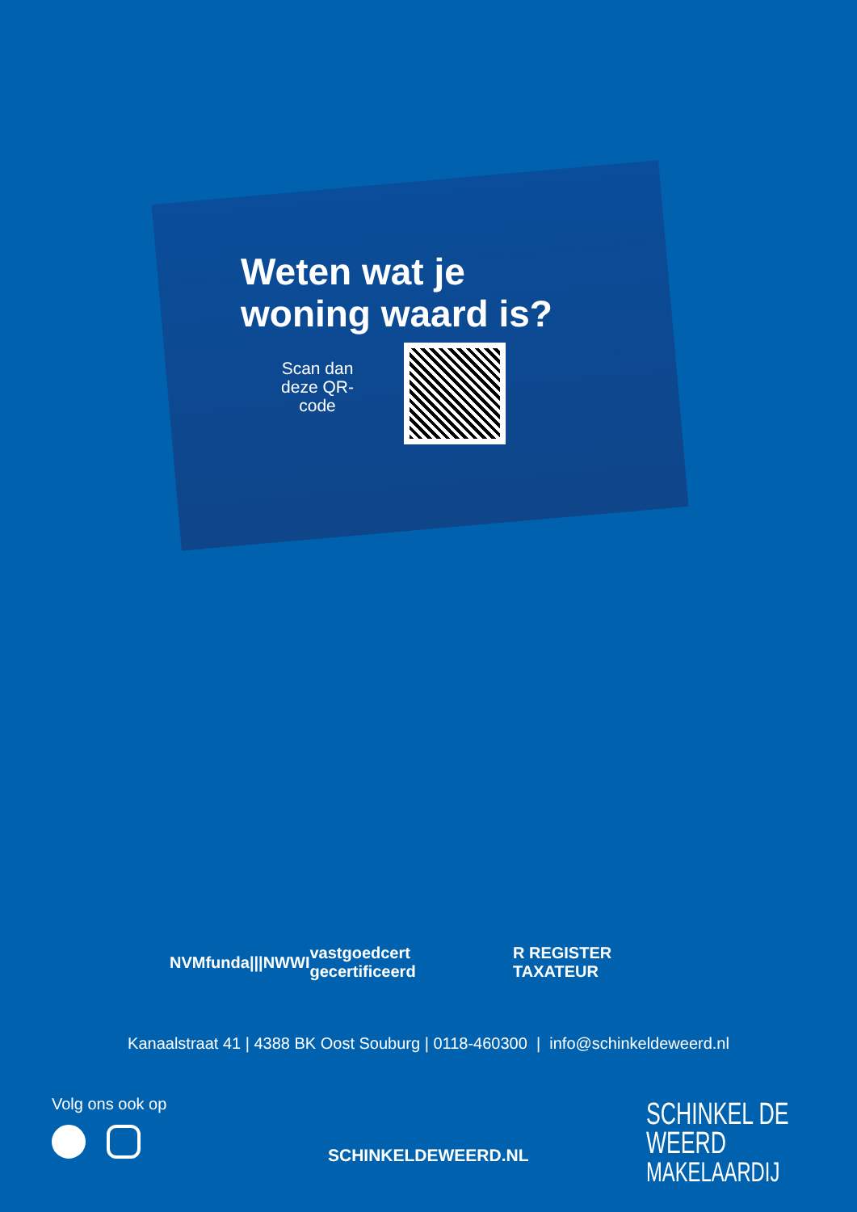Weten wat je
woning waard is?
Scan dan deze QR-code
NVM funda |||NWWI vastgoedcert gecertificeerd R REGISTER TAXATEUR
Kanaalstraat 41 | 4388 BK Oost Souburg | 0118-460300 | info@schinkeldeweerd.nl
Volg ons ook op
SCHINKELDEWEERD.NL
SCHINKEL DE WEERD
MAKELAARDIJ